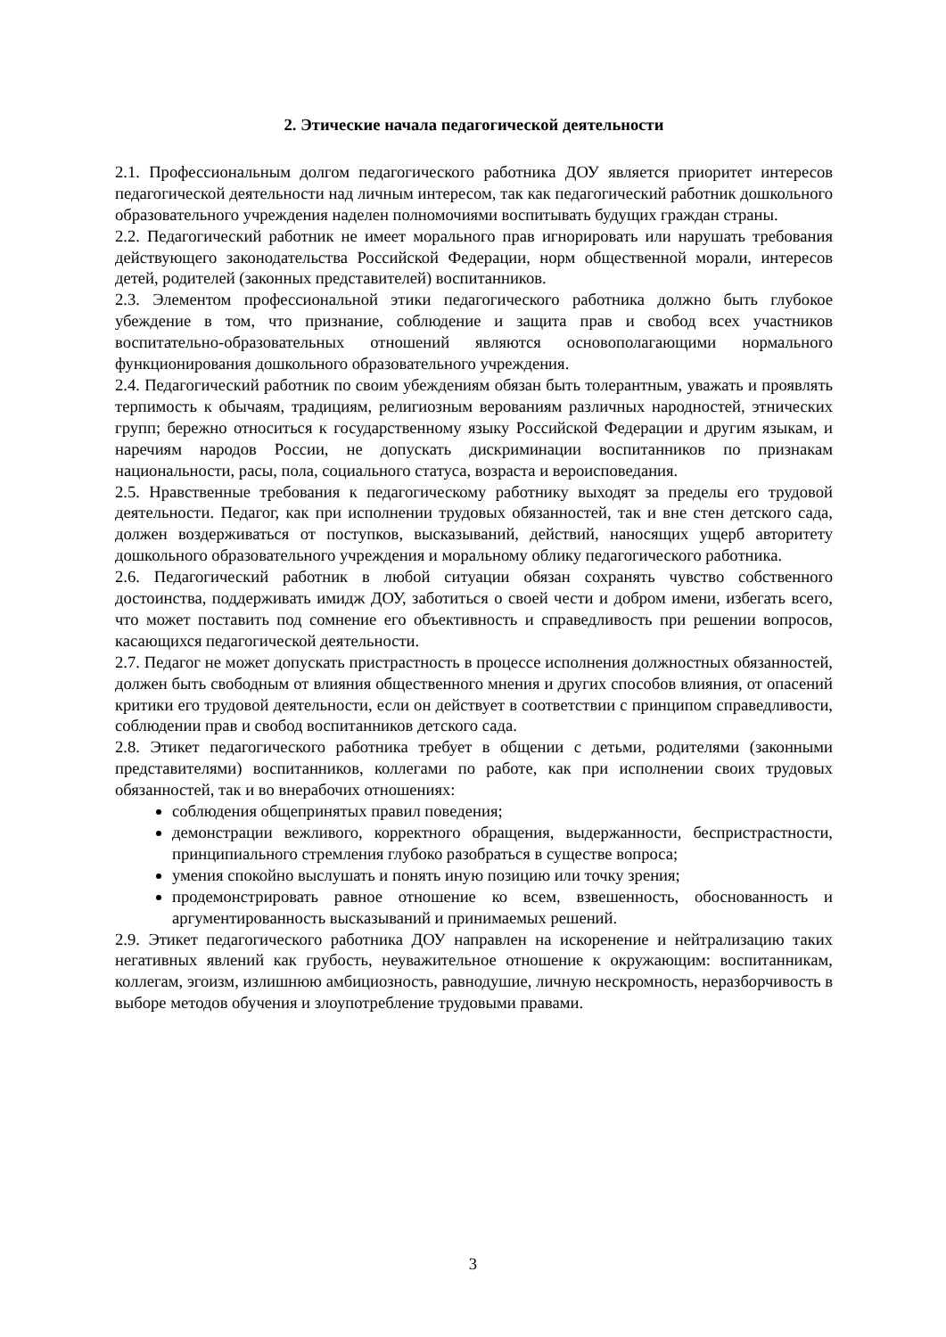2. Этические начала педагогической деятельности
2.1. Профессиональным долгом педагогического работника ДОУ является приоритет интересов педагогической деятельности над личным интересом, так как педагогический работник дошкольного образовательного учреждения наделен полномочиями воспитывать будущих граждан страны.
2.2. Педагогический работник не имеет морального прав игнорировать или нарушать требования действующего законодательства Российской Федерации, норм общественной морали, интересов детей, родителей (законных представителей) воспитанников.
2.3. Элементом профессиональной этики педагогического работника должно быть глубокое убеждение в том, что признание, соблюдение и защита прав и свобод всех участников воспитательно-образовательных отношений являются основополагающими нормального функционирования дошкольного образовательного учреждения.
2.4. Педагогический работник по своим убеждениям обязан быть толерантным, уважать и проявлять терпимость к обычаям, традициям, религиозным верованиям различных народностей, этнических групп; бережно относиться к государственному языку Российской Федерации и другим языкам, и наречиям народов России, не допускать дискриминации воспитанников по признакам национальности, расы, пола, социального статуса, возраста и вероисповедания.
2.5. Нравственные требования к педагогическому работнику выходят за пределы его трудовой деятельности. Педагог, как при исполнении трудовых обязанностей, так и вне стен детского сада, должен воздерживаться от поступков, высказываний, действий, наносящих ущерб авторитету дошкольного образовательного учреждения и моральному облику педагогического работника.
2.6. Педагогический работник в любой ситуации обязан сохранять чувство собственного достоинства, поддерживать имидж ДОУ, заботиться о своей чести и добром имени, избегать всего, что может поставить под сомнение его объективность и справедливость при решении вопросов, касающихся педагогической деятельности.
2.7. Педагог не может допускать пристрастность в процессе исполнения должностных обязанностей, должен быть свободным от влияния общественного мнения и других способов влияния, от опасений критики его трудовой деятельности, если он действует в соответствии с принципом справедливости, соблюдении прав и свобод воспитанников детского сада.
2.8. Этикет педагогического работника требует в общении с детьми, родителями (законными представителями) воспитанников, коллегами по работе, как при исполнении своих трудовых обязанностей, так и во внерабочих отношениях:
соблюдения общепринятых правил поведения;
демонстрации вежливого, корректного обращения, выдержанности, беспристрастности, принципиального стремления глубоко разобраться в существе вопроса;
умения спокойно выслушать и понять иную позицию или точку зрения;
продемонстрировать равное отношение ко всем, взвешенность, обоснованность и аргументированность высказываний и принимаемых решений.
2.9. Этикет педагогического работника ДОУ направлен на искоренение и нейтрализацию таких негативных явлений как грубость, неуважительное отношение к окружающим: воспитанникам, коллегам, эгоизм, излишнюю амбициозность, равнодушие, личную нескромность, неразборчивость в выборе методов обучения и злоупотребление трудовыми правами.
3